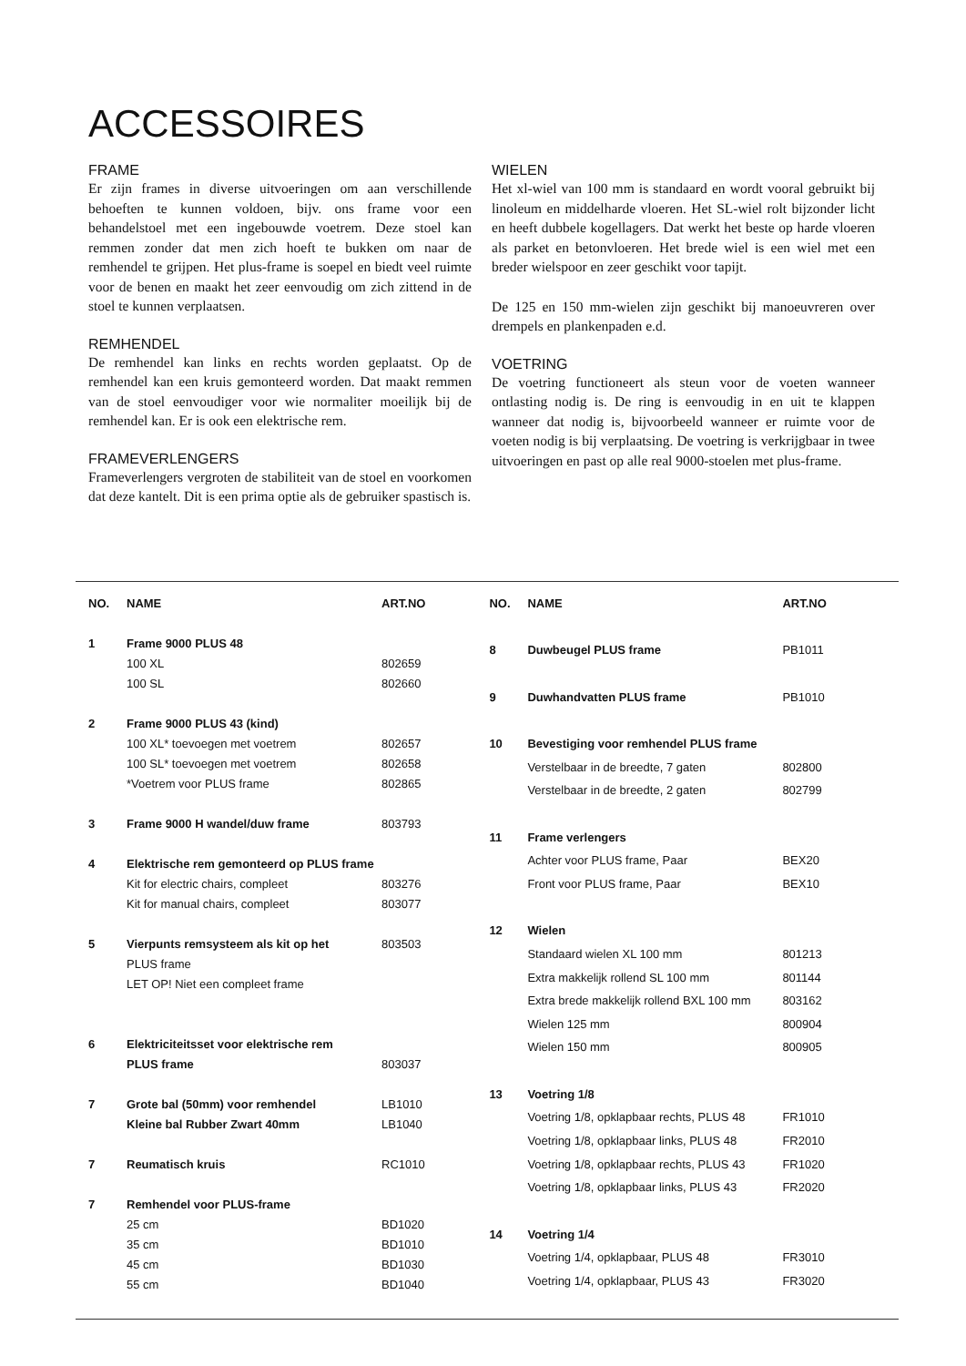ACCESSOIRES
FRAME
Er zijn frames in diverse uitvoeringen om aan verschillende behoeften te kunnen voldoen, bijv. ons frame voor een behandelstoel met een ingebouwde voetrem. Deze stoel kan remmen zonder dat men zich hoeft te bukken om naar de remhendel te grijpen. Het plus-frame is soepel en biedt veel ruimte voor de benen en maakt het zeer eenvoudig om zich zittend in de stoel te kunnen verplaatsen.
REMHENDEL
De remhendel kan links en rechts worden geplaatst. Op de remhendel kan een kruis gemonteerd worden. Dat maakt remmen van de stoel eenvoudiger voor wie normaliter moeilijk bij de remhendel kan. Er is ook een elektrische rem.
FRAMEVERLENGERS
Frameverlengers vergroten de stabiliteit van de stoel en voorkomen dat deze kantelt. Dit is een prima optie als de gebruiker spastisch is.
WIELEN
Het xl-wiel van 100 mm is standaard en wordt vooral gebruikt bij linoleum en middelharde vloeren. Het SL-wiel rolt bijzonder licht en heeft dubbele kogellagers. Dat werkt het beste op harde vloeren als parket en betonvloeren. Het brede wiel is een wiel met een breder wielspoor en zeer geschikt voor tapijt.
De 125 en 150 mm-wielen zijn geschikt bij manoeuvreren over drempels en plankenpaden e.d.
VOETRING
De voetring functioneert als steun voor de voeten wanneer ontlasting nodig is. De ring is eenvoudig in en uit te klappen wanneer dat nodig is, bijvoorbeeld wanneer er ruimte voor de voeten nodig is bij verplaatsing. De voetring is verkrijgbaar in twee uitvoeringen en past op alle real 9000-stoelen met plus-frame.
| NO. | NAME | ART.NO |
| --- | --- | --- |
| 1 | Frame 9000 PLUS 48 | |
| | 100 XL | 802659 |
| | 100 SL | 802660 |
| 2 | Frame 9000 PLUS 43 (kind) | |
| | 100 XL* toevoegen met voetrem | 802657 |
| | 100 SL* toevoegen met voetrem | 802658 |
| | *Voetrem voor PLUS frame | 802865 |
| 3 | Frame 9000 H wandel/duw frame | 803793 |
| 4 | Elektrische rem gemonteerd op PLUS frame | |
| | Kit for electric chairs, compleet | 803276 |
| | Kit for manual chairs, compleet | 803077 |
| 5 | Vierpunts remsysteem als kit op het | 803503 |
| | PLUS frame | |
| | LET OP! Niet een compleet frame | |
| 6 | Elektriciteitsset voor elektrische rem | |
| | PLUS frame | 803037 |
| 7 | Grote bal (50mm) voor remhendel | LB1010 |
| | Kleine bal Rubber Zwart 40mm | LB1040 |
| 7 | Reumatisch kruis | RC1010 |
| 7 | Remhendel voor PLUS-frame | |
| | 25 cm | BD1020 |
| | 35 cm | BD1010 |
| | 45 cm | BD1030 |
| | 55 cm | BD1040 |
| NO. | NAME | ART.NO |
| --- | --- | --- |
| 8 | Duwbeugel PLUS frame | PB1011 |
| 9 | Duwhandvatten PLUS frame | PB1010 |
| 10 | Bevestiging voor remhendel PLUS frame | |
| | Verstelbaar in de breedte, 7 gaten | 802800 |
| | Verstelbaar in de breedte, 2 gaten | 802799 |
| 11 | Frame verlengers | |
| | Achter voor PLUS frame, Paar | BEX20 |
| | Front voor PLUS frame, Paar | BEX10 |
| 12 | Wielen | |
| | Standaard wielen XL 100 mm | 801213 |
| | Extra makkelijk rollend SL 100 mm | 801144 |
| | Extra brede makkelijk rollend BXL 100 mm | 803162 |
| | Wielen 125 mm | 800904 |
| | Wielen 150 mm | 800905 |
| 13 | Voetring 1/8 | |
| | Voetring 1/8, opklapbaar rechts, PLUS 48 | FR1010 |
| | Voetring 1/8, opklapbaar links, PLUS 48 | FR2010 |
| | Voetring 1/8, opklapbaar rechts, PLUS 43 | FR1020 |
| | Voetring 1/8, opklapbaar links, PLUS 43 | FR2020 |
| 14 | Voetring 1/4 | |
| | Voetring 1/4, opklapbaar, PLUS 48 | FR3010 |
| | Voetring 1/4, opklapbaar, PLUS 43 | FR3020 |